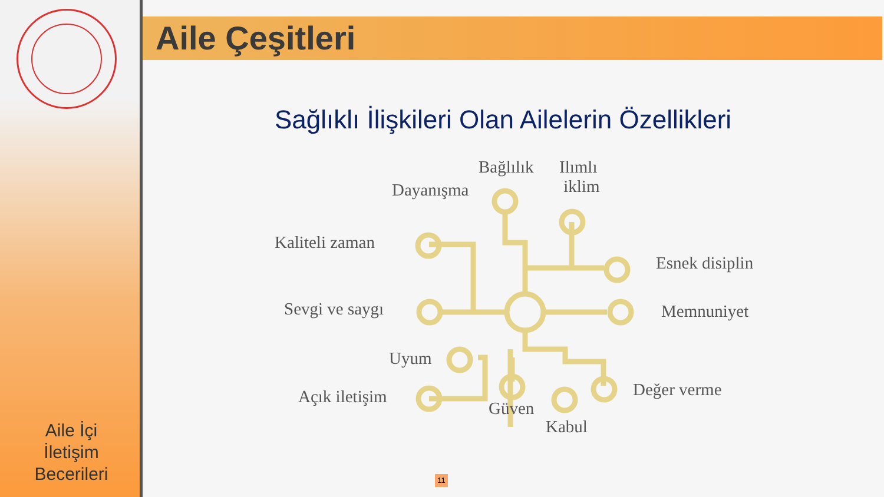Aile İçi
İletişim
Becerileri
Aile Çeşitleri
Sağlıklı İlişkileri Olan Ailelerin Özellikleri
Bağlılık
Ilımlı
iklim
Dayanışma
Kaliteli zaman
Esnek disiplin
Sevgi ve saygı Memnuniyet
Uyum
Açık iletişim Değer verme
Güven
Kabul
11